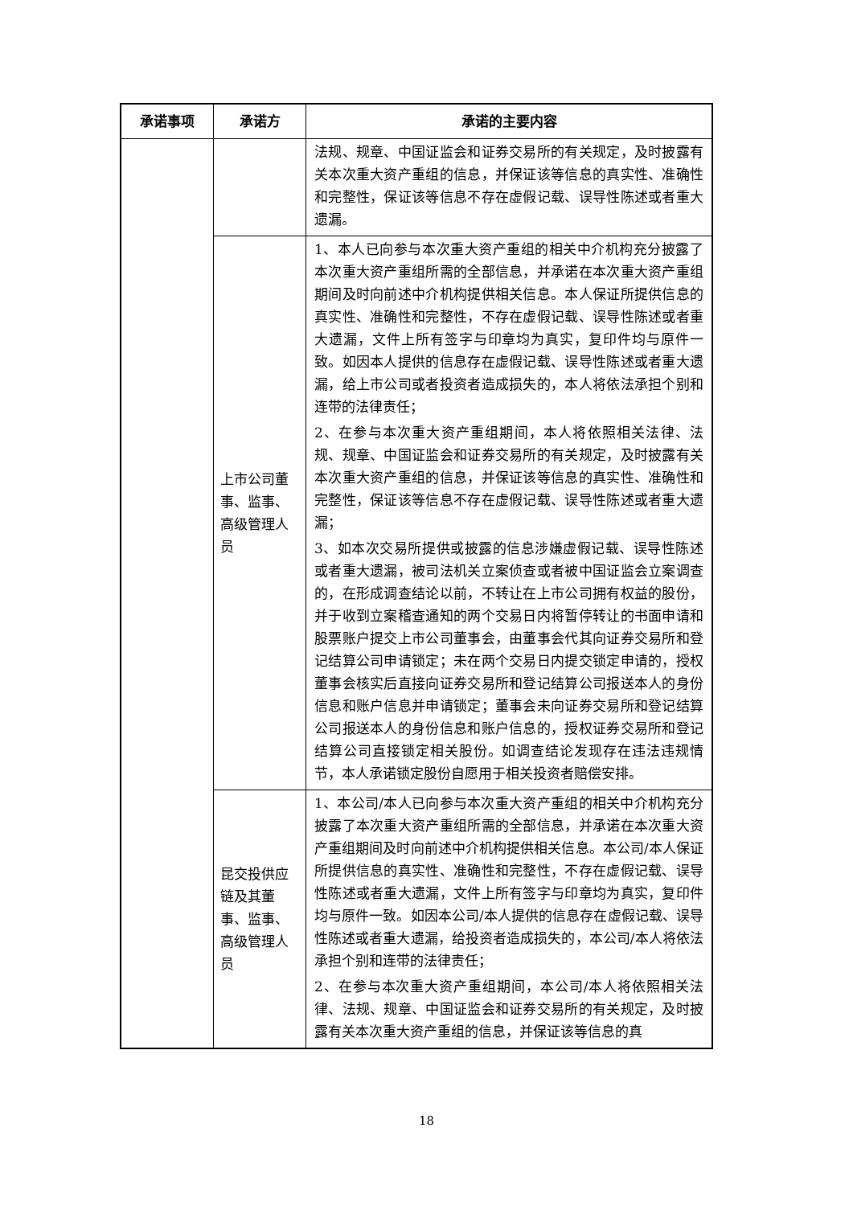| 承诺事项 | 承诺方 | 承诺的主要内容 |
| --- | --- | --- |
| | | 法规、规章、中国证监会和证券交易所的有关规定，及时披露有关本次重大资产重组的信息，并保证该等信息的真实性、准确性和完整性，保证该等信息不存在虚假记载、误导性陈述或者重大遗漏。 |
| | 上市公司董事、监事、高级管理人员 | 1、本人已向参与本次重大资产重组的相关中介机构充分披露了本次重大资产重组所需的全部信息，并承诺在本次重大资产重组期间及时向前述中介机构提供相关信息。本人保证所提供信息的真实性、准确性和完整性，不存在虚假记载、误导性陈述或者重大遗漏，文件上所有签字与印章均为真实，复印件均与原件一致。如因本人提供的信息存在虚假记载、误导性陈述或者重大遗漏，给上市公司或者投资者造成损失的，本人将依法承担个别和连带的法律责任； 2、在参与本次重大资产重组期间，本人将依照相关法律、法规、规章、中国证监会和证券交易所的有关规定，及时披露有关本次重大资产重组的信息，并保证该等信息的真实性、准确性和完整性，保证该等信息不存在虚假记载、误导性陈述或者重大遗漏； 3、如本次交易所提供或披露的信息涉嫌虚假记载、误导性陈述或者重大遗漏，被司法机关立案侦查或者被中国证监会立案调查的，在形成调查结论以前，不转让在上市公司拥有权益的股份，并于收到立案稽查通知的两个交易日内将暂停转让的书面申请和股票账户提交上市公司董事会，由董事会代其向证券交易所和登记结算公司申请锁定；未在两个交易日内提交锁定申请的，授权董事会核实后直接向证券交易所和登记结算公司报送本人的身份信息和账户信息并申请锁定；董事会未向证券交易所和登记结算公司报送本人的身份信息和账户信息的，授权证券交易所和登记结算公司直接锁定相关股份。如调查结论发现存在违法违规情节，本人承诺锁定股份自愿用于相关投资者赔偿安排。 |
| | 昆交投供应链及其董事、监事、高级管理人员 | 1、本公司/本人已向参与本次重大资产重组的相关中介机构充分披露了本次重大资产重组所需的全部信息，并承诺在本次重大资产重组期间及时向前述中介机构提供相关信息。本公司/本人保证所提供信息的真实性、准确性和完整性，不存在虚假记载、误导性陈述或者重大遗漏，文件上所有签字与印章均为真实，复印件均与原件一致。如因本公司/本人提供的信息存在虚假记载、误导性陈述或者重大遗漏，给投资者造成损失的，本公司/本人将依法承担个别和连带的法律责任； 2、在参与本次重大资产重组期间，本公司/本人将依照相关法律、法规、规章、中国证监会和证券交易所的有关规定，及时披露有关本次重大资产重组的信息，并保证该等信息的真 |
18